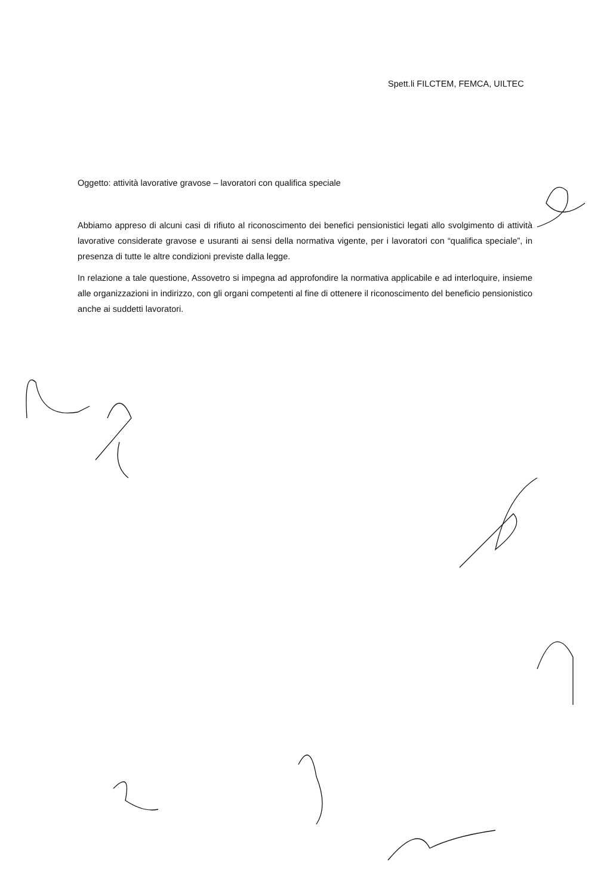Spett.li FILCTEM, FEMCA, UILTEC
Oggetto: attività lavorative gravose – lavoratori con qualifica speciale
Abbiamo appreso di alcuni casi di rifiuto al riconoscimento dei benefici pensionistici legati allo svolgimento di attività lavorative considerate gravose e usuranti ai sensi della normativa vigente, per i lavoratori con “qualifica speciale”, in presenza di tutte le altre condizioni previste dalla legge.
In relazione a tale questione, Assovetro si impegna ad approfondire la normativa applicabile e ad interloquire, insieme alle organizzazioni in indirizzo, con gli organi competenti al fine di ottenere il riconoscimento del beneficio pensionistico anche ai suddetti lavoratori.